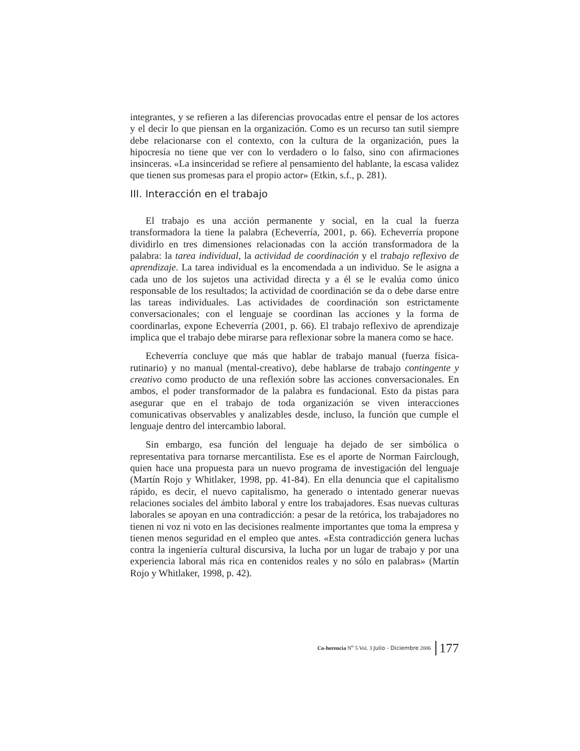integrantes, y se refieren a las diferencias provocadas entre el pensar de los actores y el decir lo que piensan en la organización. Como es un recurso tan sutil siempre debe relacionarse con el contexto, con la cultura de la organización, pues la hipocresía no tiene que ver con lo verdadero o lo falso, sino con afirmaciones insinceras. «La insinceridad se refiere al pensamiento del hablante, la escasa validez que tienen sus promesas para el propio actor» (Etkin, s.f., p. 281).
III. Interacción en el trabajo
El trabajo es una acción permanente y social, en la cual la fuerza transformadora la tiene la palabra (Echeverría, 2001, p. 66). Echeverría propone dividirlo en tres dimensiones relacionadas con la acción transformadora de la palabra: la tarea individual, la actividad de coordinación y el trabajo reflexivo de aprendizaje. La tarea individual es la encomendada a un individuo. Se le asigna a cada uno de los sujetos una actividad directa y a él se le evalúa como único responsable de los resultados; la actividad de coordinación se da o debe darse entre las tareas individuales. Las actividades de coordinación son estrictamente conversacionales; con el lenguaje se coordinan las acciones y la forma de coordinarlas, expone Echeverría (2001, p. 66). El trabajo reflexivo de aprendizaje implica que el trabajo debe mirarse para reflexionar sobre la manera como se hace.
Echeverría concluye que más que hablar de trabajo manual (fuerza física-rutinario) y no manual (mental-creativo), debe hablarse de trabajo contingente y creativo como producto de una reflexión sobre las acciones conversacionales. En ambos, el poder transformador de la palabra es fundacional. Esto da pistas para asegurar que en el trabajo de toda organización se viven interacciones comunicativas observables y analizables desde, incluso, la función que cumple el lenguaje dentro del intercambio laboral.
Sin embargo, esa función del lenguaje ha dejado de ser simbólica o representativa para tornarse mercantilista. Ese es el aporte de Norman Fairclough, quien hace una propuesta para un nuevo programa de investigación del lenguaje (Martín Rojo y Whitlaker, 1998, pp. 41-84). En ella denuncia que el capitalismo rápido, es decir, el nuevo capitalismo, ha generado o intentado generar nuevas relaciones sociales del ámbito laboral y entre los trabajadores. Esas nuevas culturas laborales se apoyan en una contradicción: a pesar de la retórica, los trabajadores no tienen ni voz ni voto en las decisiones realmente importantes que toma la empresa y tienen menos seguridad en el empleo que antes. «Esta contradicción genera luchas contra la ingeniería cultural discursiva, la lucha por un lugar de trabajo y por una experiencia laboral más rica en contenidos reales y no sólo en palabras» (Martín Rojo y Whitlaker, 1998, p. 42).
Co-herencia N<sup>o</sup> 5 Vol. 3 Julio - Diciembre 2006 177